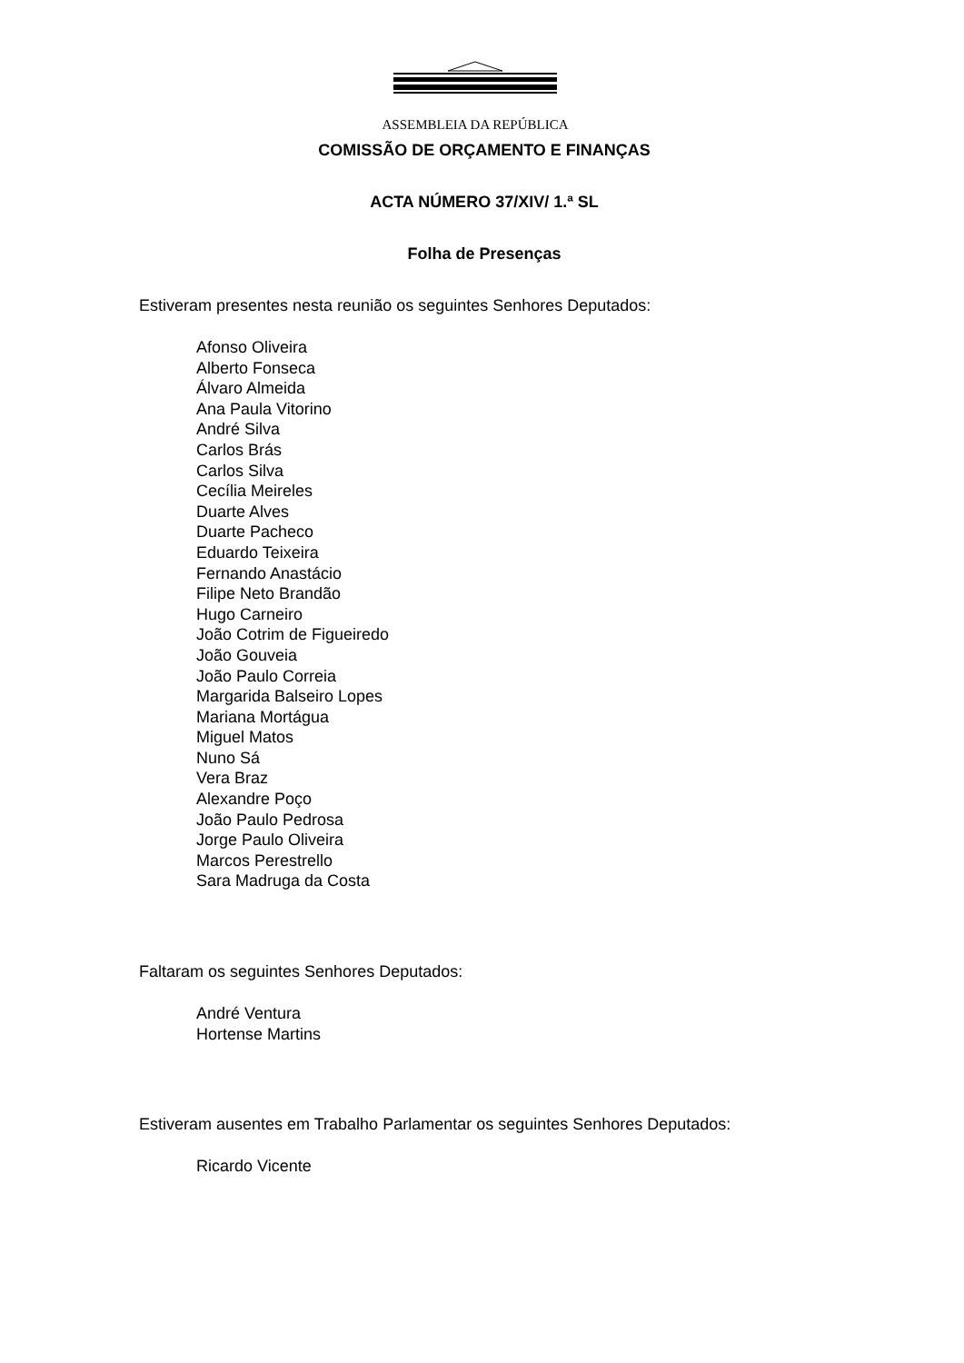ASSEMBLEIA DA REPÚBLICA
COMISSÃO DE ORÇAMENTO E FINANÇAS
ACTA NÚMERO 37/XIV/ 1.ª SL
Folha de Presenças
Estiveram presentes nesta reunião os seguintes Senhores Deputados:
Afonso Oliveira
Alberto Fonseca
Álvaro Almeida
Ana Paula Vitorino
André Silva
Carlos Brás
Carlos Silva
Cecília Meireles
Duarte Alves
Duarte Pacheco
Eduardo Teixeira
Fernando Anastácio
Filipe Neto Brandão
Hugo Carneiro
João Cotrim de Figueiredo
João Gouveia
João Paulo Correia
Margarida Balseiro Lopes
Mariana Mortágua
Miguel Matos
Nuno Sá
Vera Braz
Alexandre Poço
João Paulo Pedrosa
Jorge Paulo Oliveira
Marcos Perestrello
Sara Madruga da Costa
Faltaram os seguintes Senhores Deputados:
André Ventura
Hortense Martins
Estiveram ausentes em Trabalho Parlamentar os seguintes Senhores Deputados:
Ricardo Vicente